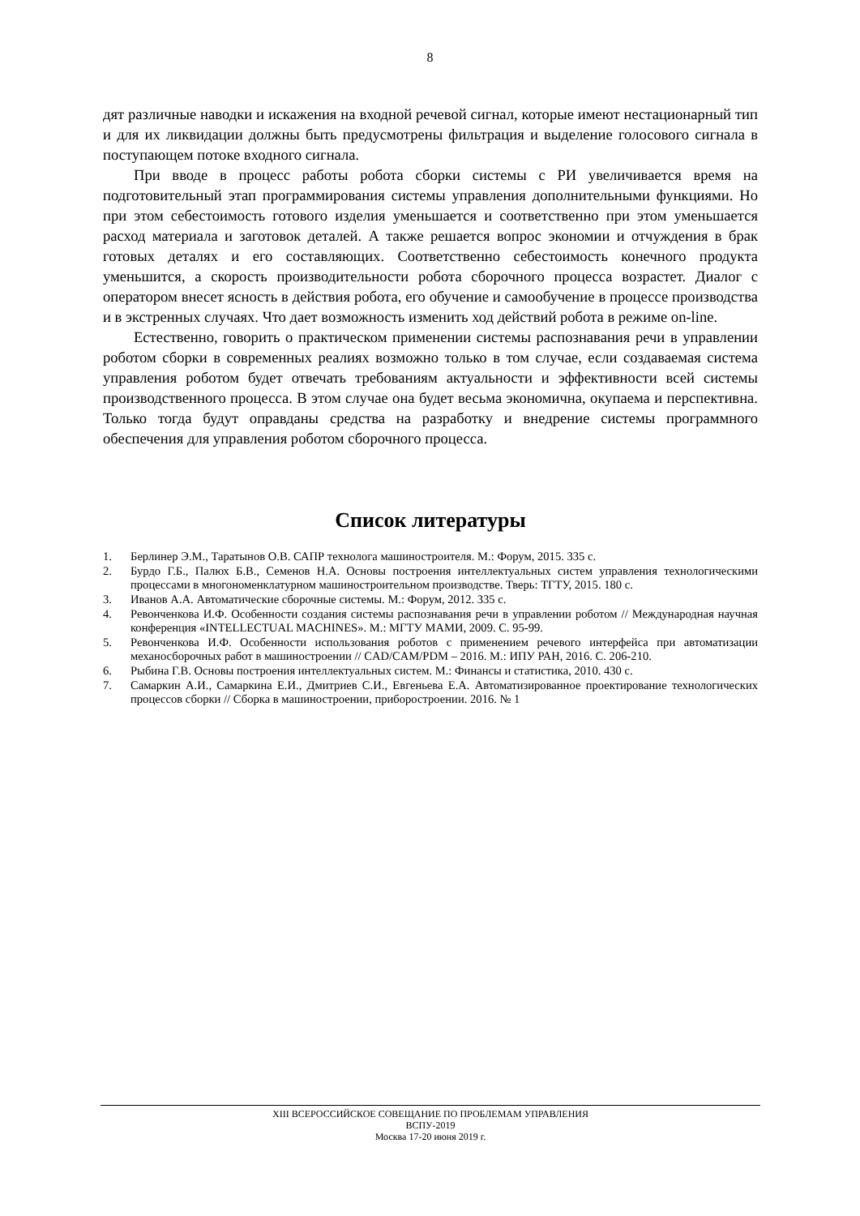8
дят различные наводки и искажения на входной речевой сигнал, которые имеют нестационарный тип и для их ликвидации должны быть предусмотрены фильтрация и выделение голосового сигнала в поступающем потоке входного сигнала.
При вводе в процесс работы робота сборки системы с РИ увеличивается время на подготовительный этап программирования системы управления дополнительными функциями. Но при этом себестоимость готового изделия уменьшается и соответственно при этом уменьшается расход материала и заготовок деталей. А также решается вопрос экономии и отчуждения в брак готовых деталях и его составляющих. Соответственно себестоимость конечного продукта уменьшится, а скорость производительности робота сборочного процесса возрастет. Диалог с оператором внесет ясность в действия робота, его обучение и самообучение в процессе производства и в экстренных случаях. Что дает возможность изменить ход действий робота в режиме on-line.
Естественно, говорить о практическом применении системы распознавания речи в управлении роботом сборки в современных реалиях возможно только в том случае, если создаваемая система управления роботом будет отвечать требованиям актуальности и эффективности всей системы производственного процесса. В этом случае она будет весьма экономична, окупаема и перспективна. Только тогда будут оправданы средства на разработку и внедрение системы программного обеспечения для управления роботом сборочного процесса.
Список литературы
1. Берлинер Э.М., Таратынов О.В. САПР технолога машиностроителя. М.: Форум, 2015. 335 с.
2. Бурдо Г.Б., Палюх Б.В., Семенов Н.А. Основы построения интеллектуальных систем управления технологическими процессами в многономенклатурном машиностроительном производстве. Тверь: ТГТУ, 2015. 180 с.
3. Иванов А.А. Автоматические сборочные системы. М.: Форум, 2012. 335 с.
4. Ревонченкова И.Ф. Особенности создания системы распознавания речи в управлении роботом // Международная научная конференция «INTELLECTUAL MACHINES». М.: МГТУ МАМИ, 2009. С. 95-99.
5. Ревонченкова И.Ф. Особенности использования роботов с применением речевого интерфейса при автоматизации механосборочных работ в машиностроении // CAD/CAM/PDM – 2016. М.: ИПУ РАН, 2016. С. 206-210.
6. Рыбина Г.В. Основы построения интеллектуальных систем. М.: Финансы и статистика, 2010. 430 с.
7. Самаркин А.И., Самаркина Е.И., Дмитриев С.И., Евгеньева Е.А. Автоматизированное проектирование технологических процессов сборки // Сборка в машиностроении, приборостроении. 2016. № 1
XIII ВСЕРОССИЙСКОЕ СОВЕЩАНИЕ ПО ПРОБЛЕМАМ УПРАВЛЕНИЯ
ВСПУ-2019
Москва 17-20 июня 2019 г.